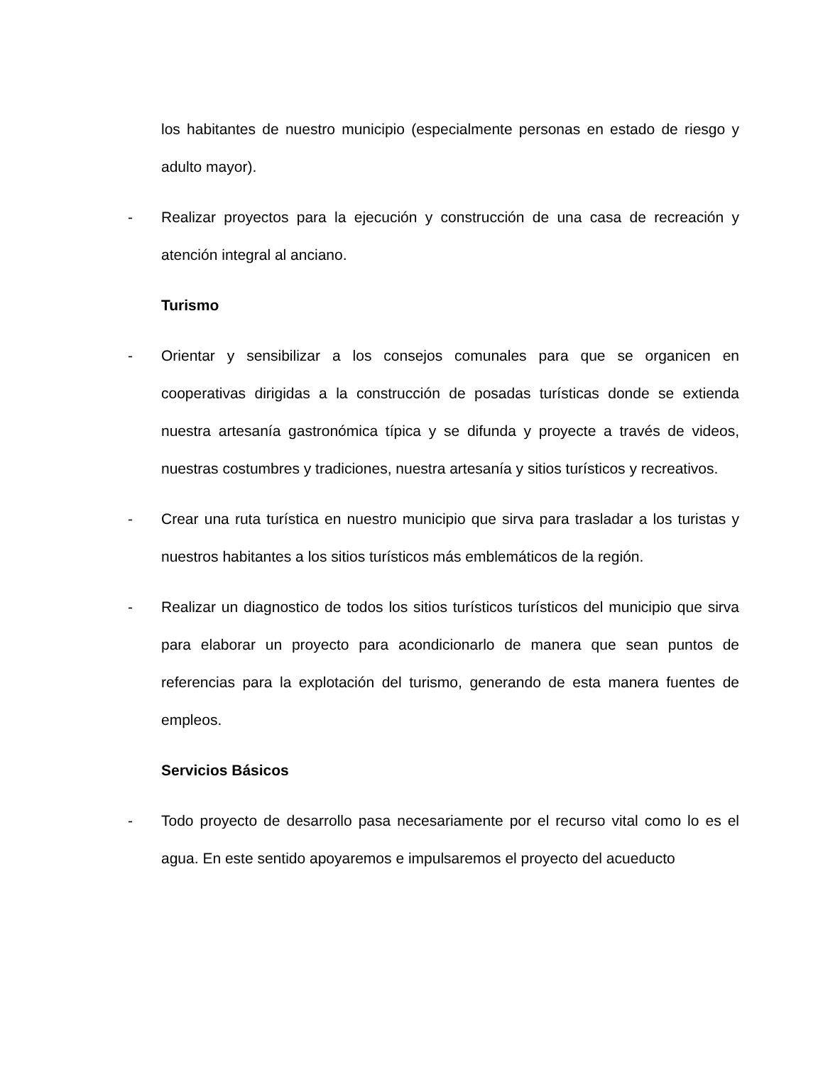los habitantes de nuestro municipio (especialmente personas en estado de riesgo y adulto mayor).
- Realizar proyectos para la ejecución y construcción de una casa de recreación y atención integral al anciano.
Turismo
- Orientar y sensibilizar a los consejos comunales para que se organicen en cooperativas dirigidas a la construcción de posadas turísticas donde se extienda nuestra artesanía gastronómica típica y se difunda y proyecte a través de videos, nuestras costumbres y tradiciones, nuestra artesanía y sitios turísticos y recreativos.
- Crear una ruta turística en nuestro municipio que sirva para trasladar a los turistas y nuestros habitantes a los sitios turísticos más emblemáticos de la región.
- Realizar un diagnostico de todos los sitios turísticos turísticos del municipio que sirva para elaborar un proyecto para acondicionarlo de manera que sean puntos de referencias para la explotación del turismo, generando de esta manera fuentes de empleos.
Servicios Básicos
- Todo proyecto de desarrollo pasa necesariamente por el recurso vital como lo es el agua. En este sentido apoyaremos e impulsaremos el proyecto del acueducto